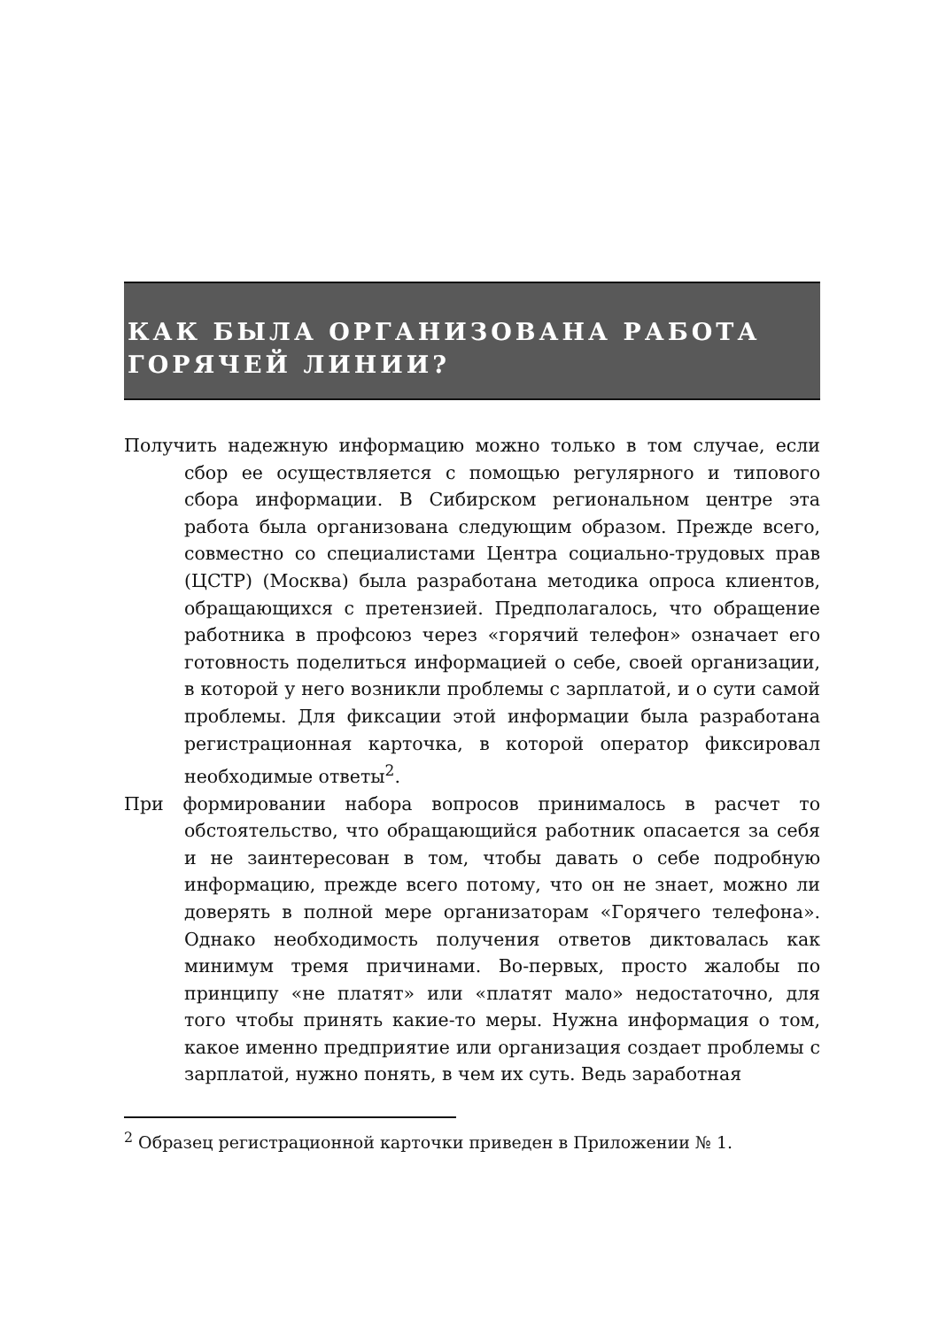КАК БЫЛА ОРГАНИЗОВАНА РАБОТА
ГОРЯЧЕЙ ЛИНИИ?
Получить надежную информацию можно только в том случае, если сбор ее осуществляется с помощью регулярного и типового сбора информации. В Сибирском региональном центре эта работа была организована следующим образом. Прежде всего, совместно со специалистами Центра социально-трудовых прав (ЦСТР) (Москва) была разработана методика опроса клиентов, обращающихся с претензией. Предполагалось, что обращение работника в профсоюз через «горячий телефон» означает его готовность поделиться информацией о себе, своей организации, в которой у него возникли проблемы с зарплатой, и о сути самой проблемы. Для фиксации этой информации была разработана регистрационная карточка, в которой оператор фиксировал необходимые ответы<sup>2</sup>.
При формировании набора вопросов принималось в расчет то обстоятельство, что обращающийся работник опасается за себя и не заинтересован в том, чтобы давать о себе подробную информацию, прежде всего потому, что он не знает, можно ли доверять в полной мере организаторам «Горячего телефона». Однако необходимость получения ответов диктовалась как минимум тремя причинами. Во-первых, просто жалобы по принципу «не платят» или «платят мало» недостаточно, для того чтобы принять какие-то меры. Нужна информация о том, какое именно предприятие или организация создает проблемы с зарплатой, нужно понять, в чем их суть. Ведь заработная
<sup>2</sup> Образец регистрационной карточки приведен в Приложении № 1.